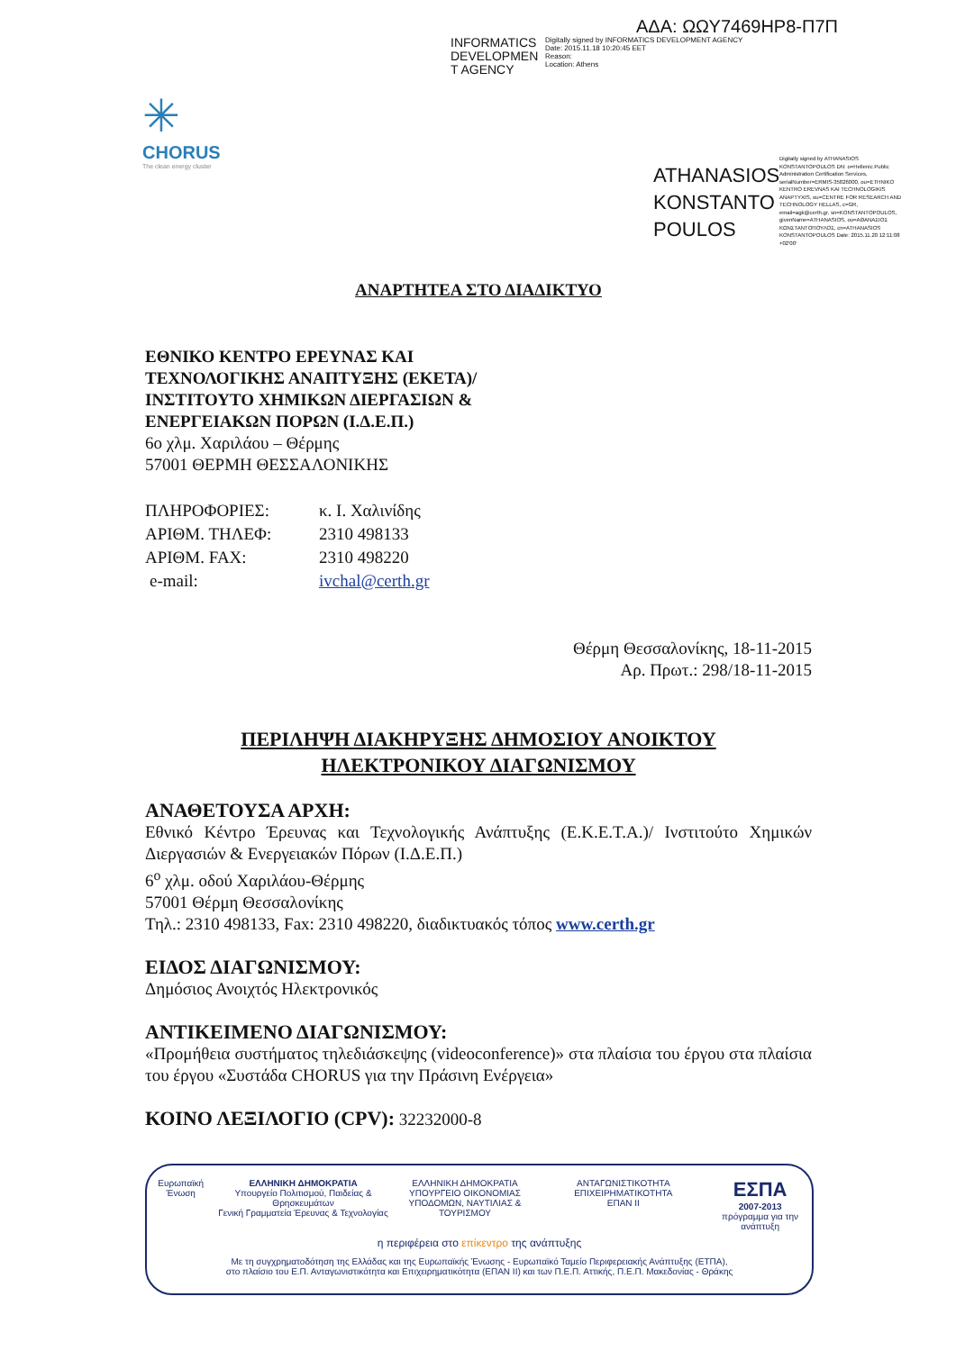ΑΔΑ: ΩΩΥ7469ΗΡ8-Π7Π
INFORMATICS DEVELOPMEN T AGENCY
Digitally signed by INFORMATICS DEVELOPMENT AGENCY
Date: 2015.11.18 10:20:45 EET
Reason:
Location: Athens
✳
CHORUS
The clean energy cluster
ATHANASIOS KONSTANTO POULOS
Digitally signed by ATHANASIOS KONSTANTOPOULOS DN: o=Hellenic Public Administration Certification Services, serialNumber=ERMIS-35826000, ou=ETHNIKO KENTRO EREVNAS KAI TECHNOLOGIKIS ANAPTYXIS, ou=CENTRE FOR RESEARCH AND TECHNOLOGY HELLAS, c=GR, email=agk@certh.gr, sn=KONSTANTOPOULOS, givenName=ATHANASIOS, ou=ΑΘΑΝΑΣΙΟΣ ΚΩΝΣΤΑΝΤΟΠΟΥΛΟΣ, cn=ATHANASIOS KONSTANTOPOULOS Date: 2015.11.20 12:11:08 +02'00'
ΑΝΑΡΤΗΤΕΑ ΣΤΟ ΔΙΑΔΙΚΤΥΟ
ΕΘΝΙΚΟ ΚΕΝΤΡΟ ΕΡΕΥΝΑΣ ΚΑΙ
ΤΕΧΝΟΛΟΓΙΚΗΣ ΑΝΑΠΤΥΞΗΣ (ΕΚΕΤΑ)/
ΙΝΣΤΙΤΟΥΤΟ ΧΗΜΙΚΩΝ ΔΙΕΡΓΑΣΙΩΝ &
ΕΝΕΡΓΕΙΑΚΩΝ ΠΟΡΩΝ (Ι.Δ.Ε.Π.)
6ο χλμ. Χαριλάου – Θέρμης
57001 ΘΕΡΜΗ ΘΕΣΣΑΛΟΝΙΚΗΣ
| ΠΛΗΡΟΦΟΡΙΕΣ: | κ. Ι. Χαλινίδης |
| ΑΡΙΘΜ. ΤΗΛΕΦ: | 2310 498133 |
| ΑΡΙΘΜ. FAX: | 2310 498220 |
| e-mail: | ivchal@certh.gr |
Θέρμη Θεσσαλονίκης, 18-11-2015
Αρ. Πρωτ.: 298/18-11-2015
ΠΕΡΙΛΗΨΗ ΔΙΑΚΗΡΥΞΗΣ ΔΗΜΟΣΙΟΥ ΑΝΟΙΚΤΟΥ
ΗΛΕΚΤΡΟΝΙΚΟΥ ΔΙΑΓΩΝΙΣΜΟΥ
ΑΝΑΘΕΤΟΥΣΑ ΑΡΧΗ:
Εθνικό Κέντρο Έρευνας και Τεχνολογικής Ανάπτυξης (Ε.Κ.Ε.Τ.Α.)/ Ινστιτούτο Χημικών Διεργασιών & Ενεργειακών Πόρων (Ι.Δ.Ε.Π.)
6<sup>ο</sup> χλμ. οδού Χαριλάου-Θέρμης
57001 Θέρμη Θεσσαλονίκης
Τηλ.: 2310 498133, Fax: 2310 498220, διαδικτυακός τόπος www.certh.gr
ΕΙΔΟΣ ΔΙΑΓΩΝΙΣΜΟΥ:
Δημόσιος Ανοιχτός Ηλεκτρονικός
ΑΝΤΙΚΕΙΜΕΝΟ ΔΙΑΓΩΝΙΣΜΟΥ:
«Προμήθεια συστήματος τηλεδιάσκεψης (videoconference)» στα πλαίσια του έργου στα πλαίσια του έργου «Συστάδα CHORUS για την Πράσινη Ενέργεια»
ΚΟΙΝΟ ΛΕΞΙΛΟΓΙΟ (CPV): 32232000-8
Ευρωπαϊκή Ένωση ΕΛΛΗΝΙΚΗ ΔΗΜΟΚΡΑΤΙΑ
Υπουργείο Πολιτισμού, Παιδείας & Θρησκευμάτων
Γενική Γραμματεία Έρευνας & Τεχνολογίας ΕΛΛΗΝΙΚΗ ΔΗΜΟΚΡΑΤΙΑ
ΥΠΟΥΡΓΕΙΟ ΟΙΚΟΝΟΜΙΑΣ
ΥΠΟΔΟΜΩΝ, ΝΑΥΤΙΛΙΑΣ & ΤΟΥΡΙΣΜΟΥ ΑΝΤΑΓΩΝΙΣΤΙΚΟΤΗΤΑ ΕΠΙΧΕΙΡΗΜΑΤΙΚΟΤΗΤΑ
ΕΠΑΝ ΙΙ ΕΣΠΑ
2007-2013
πρόγραμμα για την ανάπτυξη
η περιφέρεια στο επίκεντρο της ανάπτυξης
Με τη συγχρηματοδότηση της Ελλάδας και της Ευρωπαϊκής Ένωσης - Ευρωπαϊκό Ταμείο Περιφερειακής Ανάπτυξης (ΕΤΠΑ),
στο πλαίσιο του Ε.Π. Ανταγωνιστικότητα και Επιχειρηματικότητα (ΕΠΑΝ ΙΙ) και των Π.Ε.Π. Αττικής, Π.Ε.Π. Μακεδονίας - Θράκης